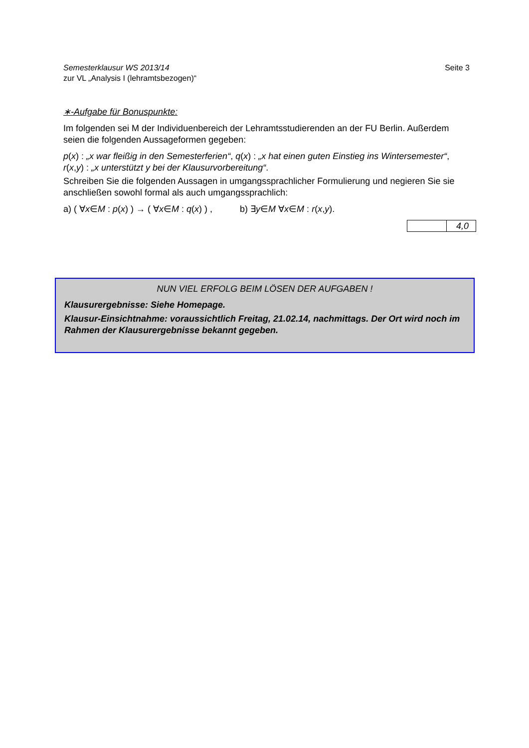Semesterklausur WS 2013/14
zur VL „Analysis I (lehramtsbezogen)“
Seite 3
∗-Aufgabe für Bonuspunkte:
Im folgenden sei M der Individuenbereich der Lehramtsstudierenden an der FU Berlin. Außerdem seien die folgenden Aussageformen gegeben:
p(x) : „x war fleißig in den Semesterferien“, q(x) : „x hat einen guten Einstieg ins Wintersemester“, r(x,y) : „x unterstützt y bei der Klausurvorbereitung“.
Schreiben Sie die folgenden Aussagen in umgangssprachlicher Formulierung und negieren Sie sie anschließen sowohl formal als auch umgangssprachlich:
a) ( ∀x∈M : p(x) ) → ( ∀x∈M : q(x) ) , b) ∃y∈M ∀x∈M : r(x,y).
| | 4,0 |
NUN VIEL ERFOLG BEIM LÖSEN DER AUFGABEN !
Klausurergebnisse: Siehe Homepage.
Klausur-Einsichtnahme: voraussichtlich Freitag, 21.02.14, nachmittags. Der Ort wird noch im Rahmen der Klausurergebnisse bekannt gegeben.